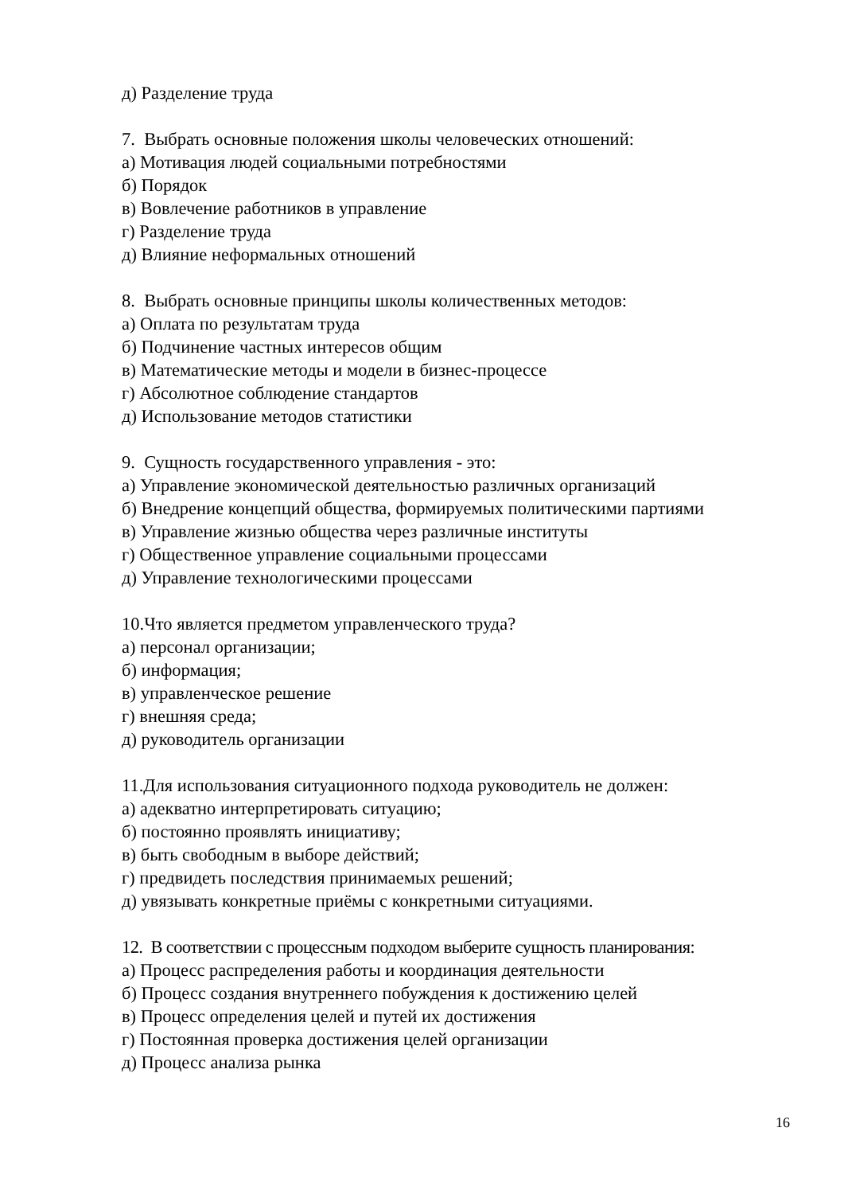д) Разделение труда
7. Выбрать основные положения школы человеческих отношений:
а) Мотивация людей социальными потребностями
б) Порядок
в) Вовлечение работников в управление
г) Разделение труда
д) Влияние неформальных отношений
8. Выбрать основные принципы школы количественных методов:
а) Оплата по результатам труда
б) Подчинение частных интересов общим
в) Математические методы и модели в бизнес-процессе
г) Абсолютное соблюдение стандартов
д) Использование методов статистики
9. Сущность государственного управления - это:
а) Управление экономической деятельностью различных организаций
б) Внедрение концепций общества, формируемых политическими партиями
в) Управление жизнью общества через различные институты
г) Общественное управление социальными процессами
д) Управление технологическими процессами
10.Что является предметом управленческого труда?
а) персонал организации;
б) информация;
в) управленческое решение
г) внешняя среда;
д) руководитель организации
11.Для использования ситуационного подхода руководитель не должен:
а) адекватно интерпретировать ситуацию;
б) постоянно проявлять инициативу;
в) быть свободным в выборе действий;
г) предвидеть последствия принимаемых решений;
д) увязывать конкретные приёмы с конкретными ситуациями.
12. В соответствии с процессным подходом выберите сущность планирования:
а) Процесс распределения работы и координация деятельности
б) Процесс создания внутреннего побуждения к достижению целей
в) Процесс определения целей и путей их достижения
г) Постоянная проверка достижения целей организации
д) Процесс анализа рынка
16